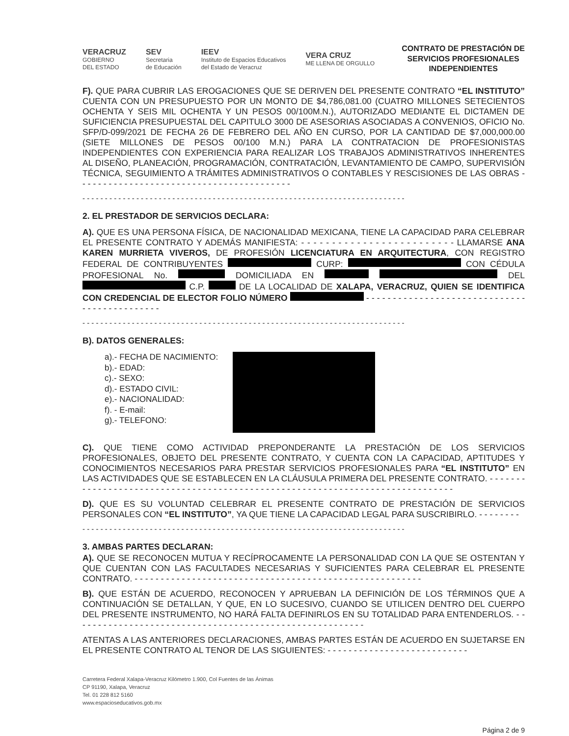VERACRUZ
GOBIERNO
DEL ESTADO
SEV
Secretaria
de Educación
IEEV
Instituto de Espacios Educativos
del Estado de Veracruz
VERA CRUZ
ME LLENA DE ORGULLO
CONTRATO DE PRESTACIÓN DE
SERVICIOS PROFESIONALES
INDEPENDIENTES
F). QUE PARA CUBRIR LAS EROGACIONES QUE SE DERIVEN DEL PRESENTE CONTRATO “EL INSTITUTO” CUENTA CON UN PRESUPUESTO POR UN MONTO DE $4,786,081.00 (CUATRO MILLONES SETECIENTOS OCHENTA Y SEIS MIL OCHENTA Y UN PESOS 00/100M.N.), AUTORIZADO MEDIANTE EL DICTAMEN DE SUFICIENCIA PRESUPUESTAL DEL CAPITULO 3000 DE ASESORIAS ASOCIADAS A CONVENIOS, OFICIO No. SFP/D-099/2021 DE FECHA 26 DE FEBRERO DEL AÑO EN CURSO, POR LA CANTIDAD DE $7,000,000.00 (SIETE MILLONES DE PESOS 00/100 M.N.) PARA LA CONTRATACION DE PROFESIONISTAS INDEPENDIENTES CON EXPERIENCIA PARA REALIZAR LOS TRABAJOS ADMINISTRATIVOS INHERENTES AL DISEÑO, PLANEACIÓN, PROGRAMACIÓN, CONTRATACIÓN, LEVANTAMIENTO DE CAMPO, SUPERVISIÓN TÉCNICA, SEGUIMIENTO A TRÁMITES ADMINISTRATIVOS O CONTABLES Y RESCISIONES DE LAS OBRAS - - - - - - - - - - - - - - - - - - - - - - - - - - - - - - - - - - - - - - - - -
- - - - - - - - - - - - - - - - - - - - - - - - - - - - - - - - - - - - - - - - - - - - - - - - - - - - - - - - - - - - - - - - - - - - - - - -
2. EL PRESTADOR DE SERVICIOS DECLARA:
A). QUE ES UNA PERSONA FÍSICA, DE NACIONALIDAD MEXICANA, TIENE LA CAPACIDAD PARA CELEBRAR EL PRESENTE CONTRATO Y ADEMÁS MANIFIESTA: - - - - - - - - - - - - - - - - - - - - - - - - - LLAMARSE ANA KAREN MURRIETA VIVEROS, DE PROFESIÓN LICENCIATURA EN ARQUITECTURA, CON REGISTRO FEDERAL DE CONTRIBUYENTES CURP: CON CÉDULA PROFESIONAL No. DOMICILIADA EN DEL C.P. DE LA LOCALIDAD DE XALAPA, VERACRUZ, QUIEN SE IDENTIFICA CON CREDENCIAL DE ELECTOR FOLIO NÚMERO - - - - - - - - - - - - - - - - - - - - - - - - - - - - - - - - - - - - - - - - - - - - -
- - - - - - - - - - - - - - - - - - - - - - - - - - - - - - - - - - - - - - - - - - - - - - - - - - - - - - - - - - - - - - - - - - - - - - - -
B). DATOS GENERALES:
a).- FECHA DE NACIMIENTO:
b).- EDAD:
c).- SEXO:
d).- ESTADO CIVIL:
e).- NACIONALIDAD:
f). - E-mail:
g).- TELEFONO:
C). QUE TIENE COMO ACTIVIDAD PREPONDERANTE LA PRESTACIÓN DE LOS SERVICIOS PROFESIONALES, OBJETO DEL PRESENTE CONTRATO, Y CUENTA CON LA CAPACIDAD, APTITUDES Y CONOCIMIENTOS NECESARIOS PARA PRESTAR SERVICIOS PROFESIONALES PARA “EL INSTITUTO” EN LAS ACTIVIDADES QUE SE ESTABLECEN EN LA CLÁUSULA PRIMERA DEL PRESENTE CONTRATO. - - - - - - - - - - - - - - - - - - - - - - - - - - - - - - - - - - - - - - - - - - - - - - - - - - - - - - - - - - - - - - - - - - - - - - - - - - - - - -
D). QUE ES SU VOLUNTAD CELEBRAR EL PRESENTE CONTRATO DE PRESTACIÓN DE SERVICIOS PERSONALES CON “EL INSTITUTO”, YA QUE TIENE LA CAPACIDAD LEGAL PARA SUSCRIBIRLO. - - - - - - - -
- - - - - - - - - - - - - - - - - - - - - - - - - - - - - - - - - - - - - - - - - - - - - - - - - - - - - - - - - - - - - - - - - - - - - - - -
3. AMBAS PARTES DECLARAN:
A). QUE SE RECONOCEN MUTUA Y RECÍPROCAMENTE LA PERSONALIDAD CON LA QUE SE OSTENTAN Y QUE CUENTAN CON LAS FACULTADES NECESARIAS Y SUFICIENTES PARA CELEBRAR EL PRESENTE CONTRATO. - - - - - - - - - - - - - - - - - - - - - - - - - - - - - - - - - - - - - - - - - - - - - - - - - - - - - - -
B). QUE ESTÁN DE ACUERDO, RECONOCEN Y APRUEBAN LA DEFINICIÓN DE LOS TÉRMINOS QUE A CONTINUACIÓN SE DETALLAN, Y QUE, EN LO SUCESIVO, CUANDO SE UTILICEN DENTRO DEL CUERPO DEL PRESENTE INSTRUMENTO, NO HARÁ FALTA DEFINIRLOS EN SU TOTALIDAD PARA ENTENDERLOS. - - - - - - - - - - - - - - - - - - - - - - - - - - - - - - - - - - - - - - - - - - - - - - - - - - - - - - - -
ATENTAS A LAS ANTERIORES DECLARACIONES, AMBAS PARTES ESTÁN DE ACUERDO EN SUJETARSE EN EL PRESENTE CONTRATO AL TENOR DE LAS SIGUIENTES: - - - - - - - - - - - - - - - - - - - - - - - - - - -
Carretera Federal Xalapa-Veracruz Kilómetro 1.900, Col Fuentes de las Ánimas
CP 91190, Xalapa, Veracruz
Tel. 01 228 812 5160
www.espacioseducativos.gob.mx
Página 2 de 9